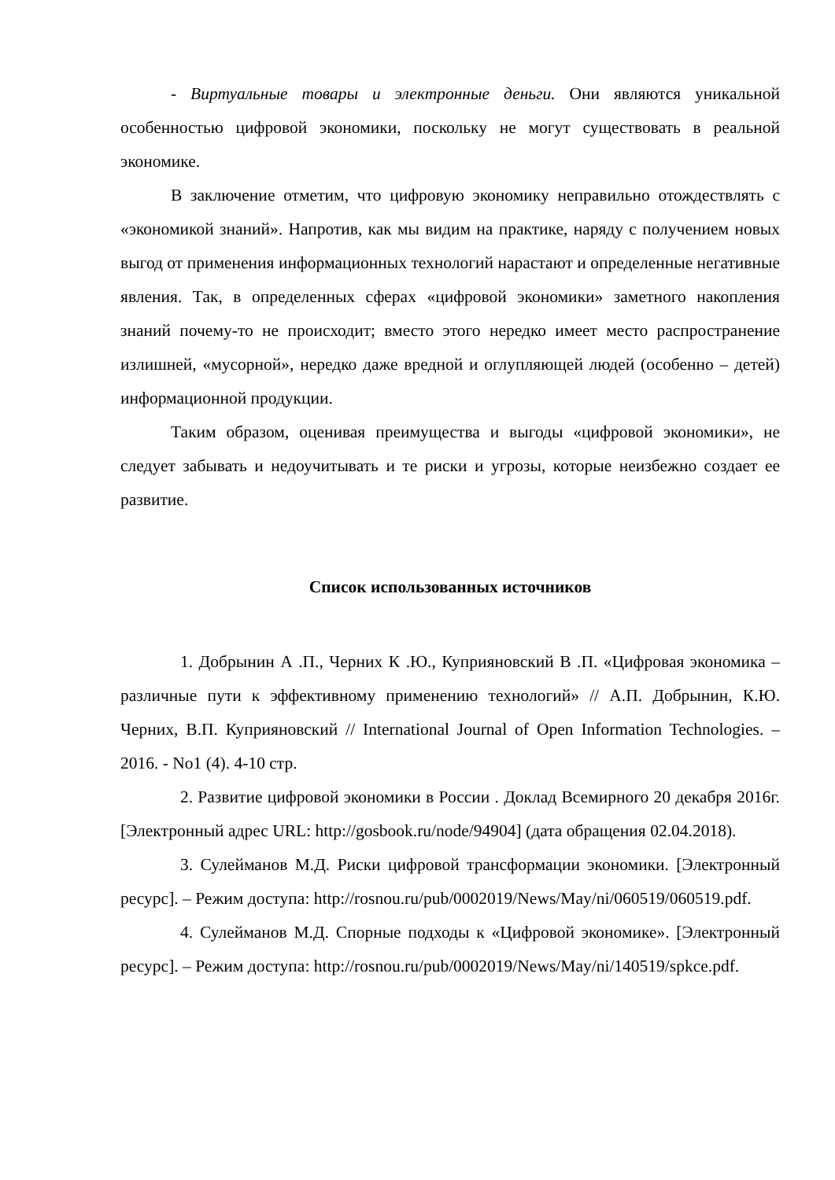- Виртуальные товары и электронные деньги. Они являются уникальной особенностью цифровой экономики, поскольку не могут существовать в реальной экономике.
В заключение отметим, что цифровую экономику неправильно отождествлять с «экономикой знаний». Напротив, как мы видим на практике, наряду с получением новых выгод от применения информационных технологий нарастают и определенные негативные явления. Так, в определенных сферах «цифровой экономики» заметного накопления знаний почему-то не происходит; вместо этого нередко имеет место распространение излишней, «мусорной», нередко даже вредной и оглупляющей людей (особенно – детей) информационной продукции.
Таким образом, оценивая преимущества и выгоды «цифровой экономики», не следует забывать и недоучитывать и те риски и угрозы, которые неизбежно создает ее развитие.
Список использованных источников
1. Добрынин А .П., Черних К .Ю., Куприяновский В .П. «Цифровая экономика – различные пути к эффективному применению технологий» // А.П. Добрынин, К.Ю. Черних, В.П. Куприяновский // International Journal of Open Information Technologies. – 2016. - No1 (4). 4-10 стр.
2. Развитие цифровой экономики в России . Доклад Всемирного 20 декабря 2016г. [Электронный адрес URL: http://gosbook.ru/node/94904] (дата обращения 02.04.2018).
3. Сулейманов М.Д. Риски цифровой трансформации экономики. [Электронный ресурс]. – Режим доступа: http://rosnou.ru/pub/0002019/News/May/ni/060519/060519.pdf.
4. Сулейманов М.Д. Спорные подходы к «Цифровой экономике». [Электронный ресурс]. – Режим доступа: http://rosnou.ru/pub/0002019/News/May/ni/140519/spkce.pdf.